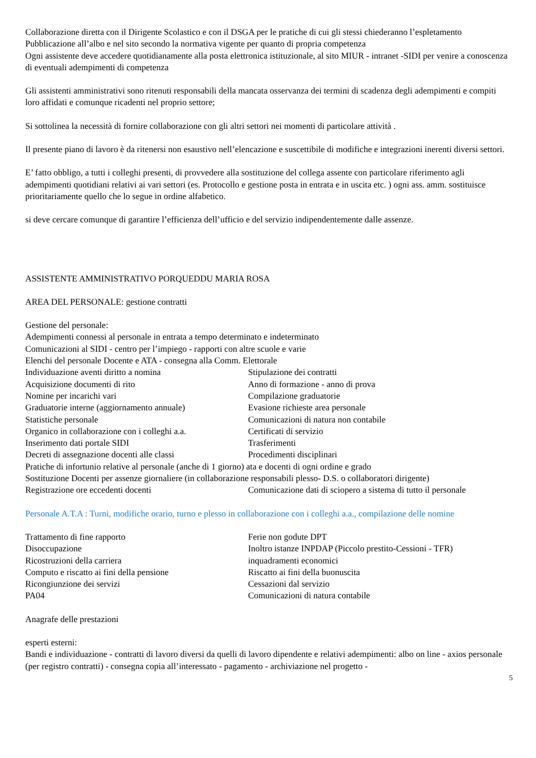Collaborazione diretta con il Dirigente Scolastico e con il DSGA per le pratiche di cui gli stessi chiederanno l’espletamento
Pubblicazione all’albo e nel sito secondo la normativa vigente per quanto di propria competenza
Ogni assistente deve accedere quotidianamente alla posta elettronica istituzionale, al sito MIUR - intranet -SIDI per venire a conoscenza di eventuali adempimenti di competenza
Gli assistenti amministrativi sono ritenuti responsabili della mancata osservanza dei termini di scadenza degli adempimenti e compiti loro affidati e comunque ricadenti nel proprio settore;
Si sottolinea la necessità di fornire collaborazione con gli altri settori nei momenti di particolare attività .
Il presente piano di lavoro è da ritenersi non esaustivo nell’elencazione e suscettibile di modifiche e integrazioni inerenti diversi settori.
E’ fatto obbligo, a tutti i colleghi presenti, di provvedere alla sostituzione del collega assente con particolare riferimento agli adempimenti quotidiani relativi ai vari settori (es. Protocollo e gestione posta in entrata e in uscita etc. ) ogni ass. amm. sostituisce prioritariamente quello che lo segue in ordine alfabetico.
si deve cercare comunque di garantire l’efficienza dell’ufficio e del servizio indipendentemente dalle assenze.
ASSISTENTE AMMINISTRATIVO PORQUEDDU MARIA ROSA
AREA DEL PERSONALE: gestione contratti
Gestione del personale:
Adempimenti connessi al personale in entrata a tempo determinato e indeterminato
Comunicazioni al SIDI - centro per l’impiego - rapporti con altre scuole e varie
Elenchi del personale Docente e ATA - consegna alla Comm. Elettorale
Individuazione aventi diritto a nomina Stipulazione dei contratti Acquisizione documenti di rito Anno di formazione - anno di prova Nomine per incarichi vari Compilazione graduatorie Graduatorie interne (aggiornamento annuale) Evasione richieste area personale Statistiche personale Comunicazioni di natura non contabile Organico in collaborazione con i colleghi a.a. Certificati di servizio Inserimento dati portale SIDI Trasferimenti Decreti di assegnazione docenti alle classi Procedimenti disciplinari
Pratiche di infortunio relative al personale (anche di 1 giorno) ata e docenti di ogni ordine e grado
Sostituzione Docenti per assenze giornaliere (in collaborazione responsabili plesso- D.S. o collaboratori dirigente)
Registrazione ore eccedenti docenti Comunicazione dati di sciopero a sistema di tutto il personale
Personale A.T.A : Turni, modifiche orario, turno e plesso in collaborazione con i colleghi a.a., compilazione delle nomine
Trattamento di fine rapporto Ferie non godute DPT Disoccupazione Inoltro istanze INPDAP (Piccolo prestito-Cessioni - TFR) Ricostruzioni della carriera inquadramenti economici Computo e riscatto ai fini della pensione Riscatto ai fini della buonuscita Ricongiunzione dei servizi Cessazioni dal servizio PA04 Comunicazioni di natura contabile
Anagrafe delle prestazioni
esperti esterni:
Bandi e individuazione - contratti di lavoro diversi da quelli di lavoro dipendente e relativi adempimenti: albo on line - axios personale (per registro contratti) - consegna copia all’interessato - pagamento - archiviazione nel progetto -
5